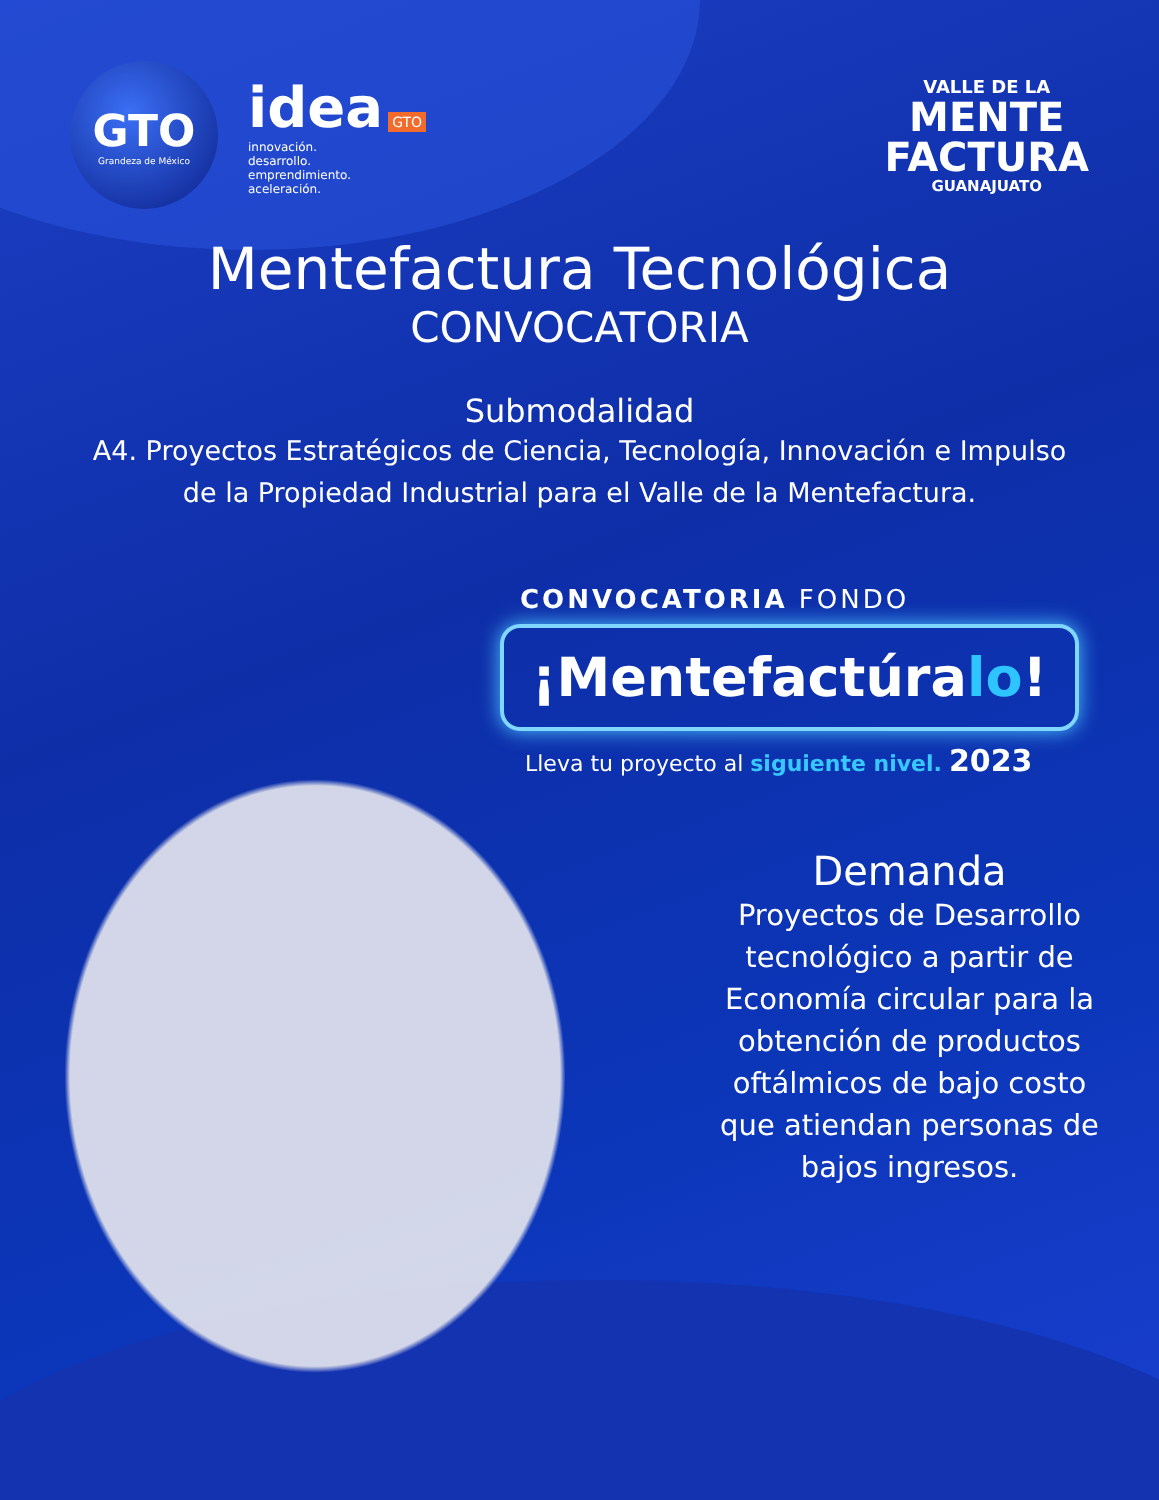GTO
Grandeza de México
idea GTO
innovación.
desarrollo.
emprendimiento.
aceleración.
VALLE DE LA
MENTE
FACTURA
GUANAJUATO
Mentefactura Tecnológica
CONVOCATORIA
Submodalidad
A4. Proyectos Estratégicos de Ciencia, Tecnología, Innovación e Impulso de la Propiedad Industrial para el Valle de la Mentefactura.
CONVOCATORIA FONDO
¡Mentefactúralo!
Lleva tu proyecto al siguiente nivel. 2023
Demanda
Proyectos de Desarrollo tecnológico a partir de Economía circular para la obtención de productos oftálmicos de bajo costo que atiendan personas de bajos ingresos.